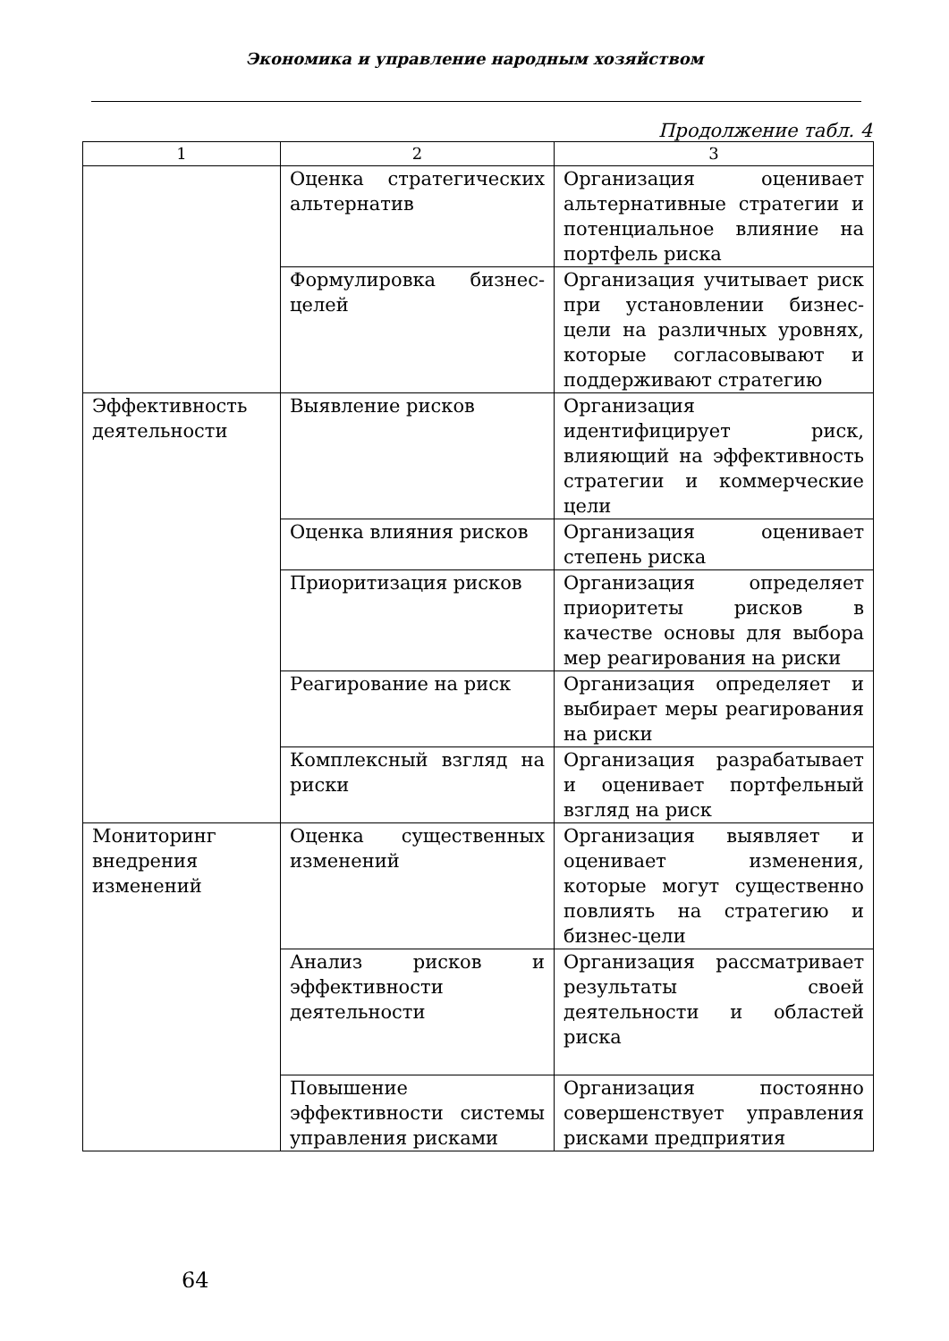Экономика и управление народным хозяйством
Продолжение табл. 4
| 1 | 2 | 3 |
| --- | --- | --- |
| | Оценка стратегических альтернатив | Организация оценивает альтернативные стратегии и потенциальное влияние на портфель риска |
| | Формулировка бизнес-целей | Организация учитывает риск при установлении бизнес-цели на различных уровнях, которые согласовывают и поддерживают стратегию |
| Эффективность деятельности | Выявление рисков | Организация идентифицирует риск, влияющий на эффективность стратегии и коммерческие цели |
| | Оценка влияния рисков | Организация оценивает степень риска |
| | Приоритизация рисков | Организация определяет приоритеты рисков в качестве основы для выбора мер реагирования на риски |
| | Реагирование на риск | Организация определяет и выбирает меры реагирования на риски |
| | Комплексный взгляд на риски | Организация разрабатывает и оценивает портфельный взгляд на риск |
| Мониторинг внедрения изменений | Оценка существенных изменений | Организация выявляет и оценивает изменения, которые могут существенно повлиять на стратегию и бизнес-цели |
| | Анализ рисков и эффективности деятельности | Организация рассматривает результаты своей деятельности и областей риска |
| | Повышение эффективности системы управления рисками | Организация постоянно совершенствует управления рисками предприятия |
64